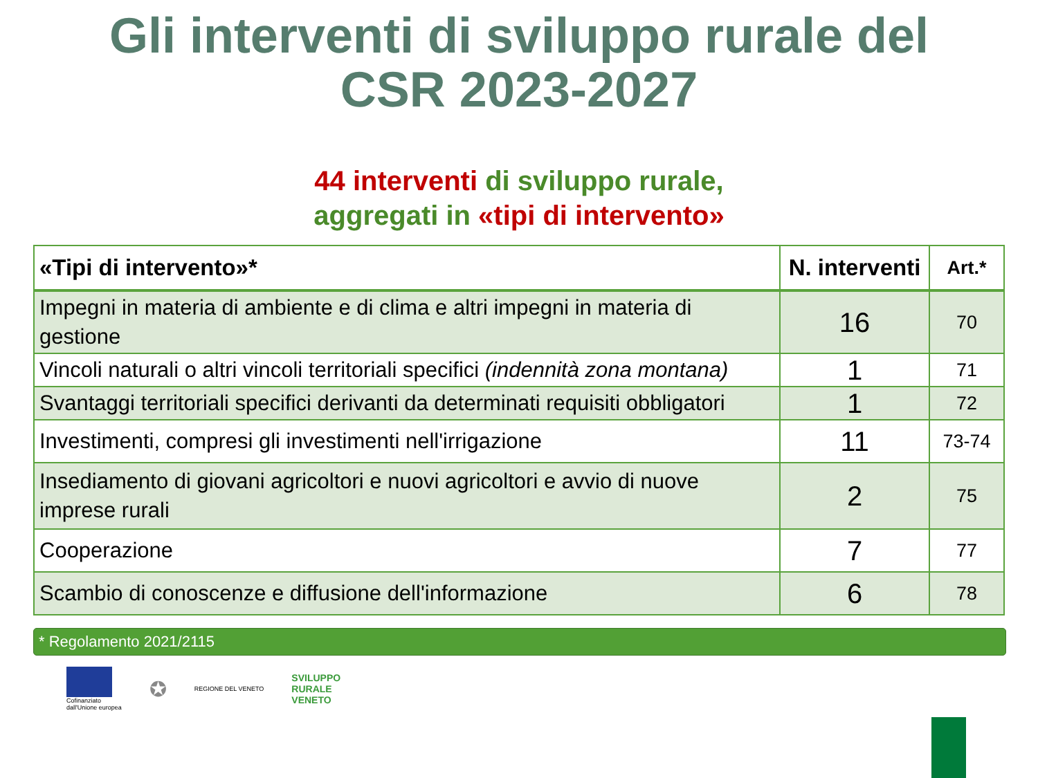Gli interventi di sviluppo rurale del
CSR 2023-2027
44 interventi di sviluppo rurale,
aggregati in «tipi di intervento»
| «Tipi di intervento»* | N. interventi | Art.* |
| --- | --- | --- |
| Impegni in materia di ambiente e di clima e altri impegni in materia di gestione | 16 | 70 |
| Vincoli naturali o altri vincoli territoriali specifici (indennità zona montana) | 1 | 71 |
| Svantaggi territoriali specifici derivanti da determinati requisiti obbligatori | 1 | 72 |
| Investimenti, compresi gli investimenti nell'irrigazione | 11 | 73-74 |
| Insediamento di giovani agricoltori e nuovi agricoltori e avvio di nuove imprese rurali | 2 | 75 |
| Cooperazione | 7 | 77 |
| Scambio di conoscenze e diffusione dell'informazione | 6 | 78 |
* Regolamento 2021/2115
Cofinanziato
dall'Unione europea
✪
REGIONE DEL VENETO
SVILUPPO
RURALE
VENETO